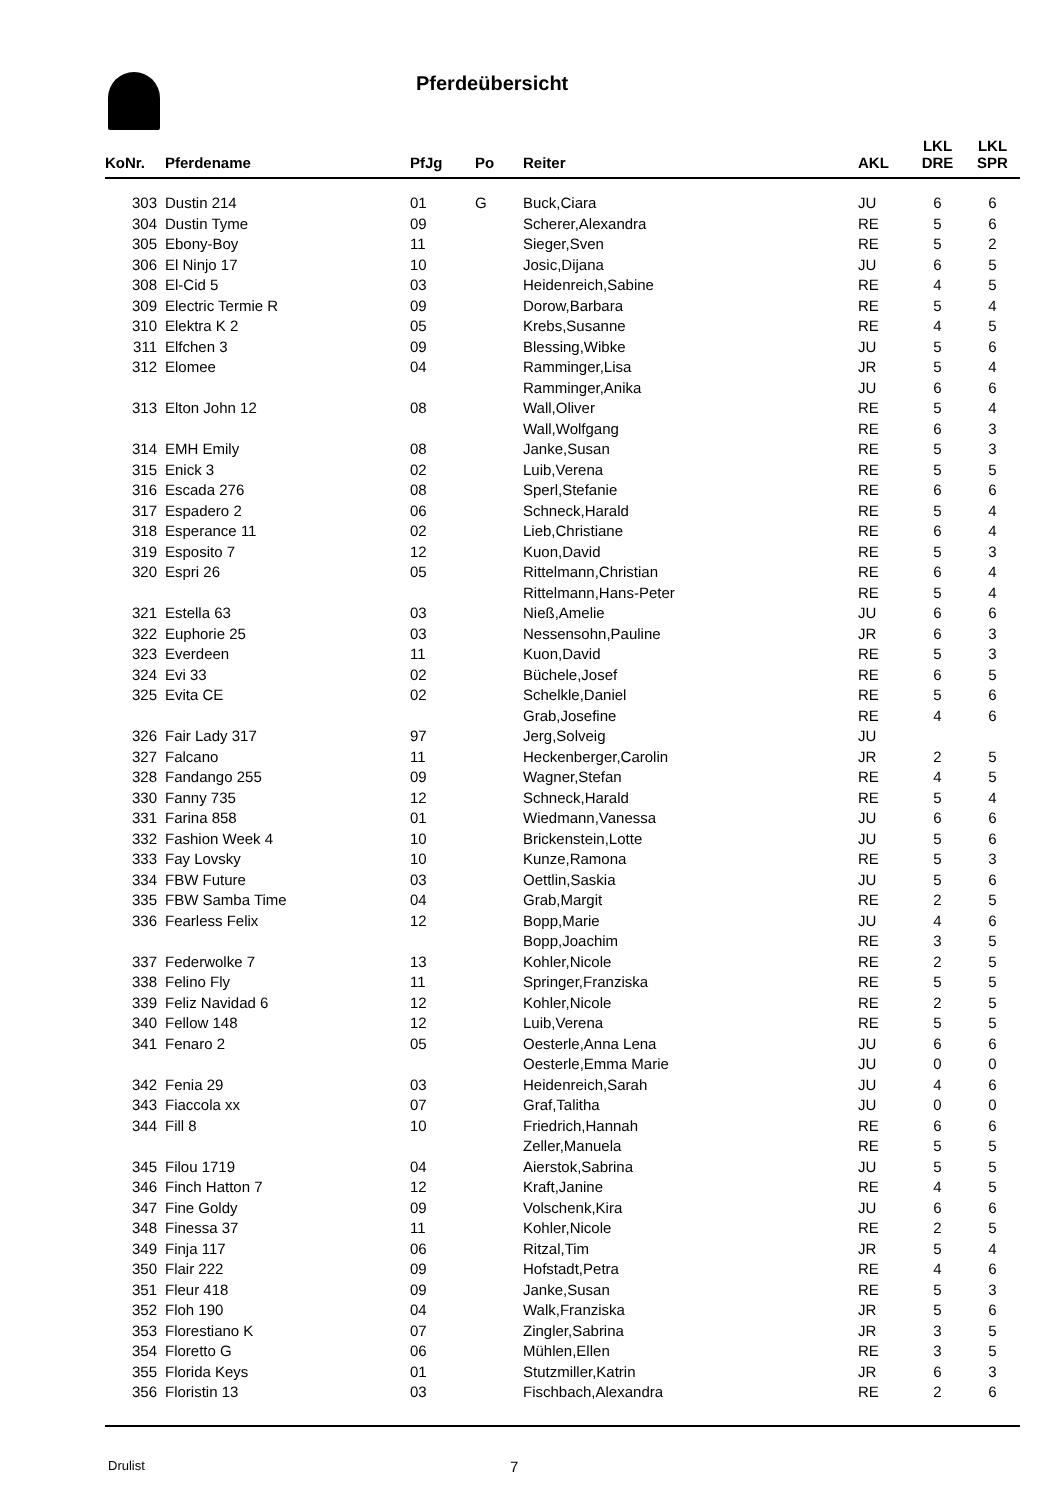Pferdeübersicht
| KoNr. | Pferdename | PfJg | Po | Reiter | AKL | LKL DRE | LKL SPR |
| --- | --- | --- | --- | --- | --- | --- | --- |
| 303 | Dustin 214 | 01 | G | Buck,Ciara | JU | 6 | 6 |
| 304 | Dustin Tyme | 09 | | Scherer,Alexandra | RE | 5 | 6 |
| 305 | Ebony-Boy | 11 | | Sieger,Sven | RE | 5 | 2 |
| 306 | El Ninjo 17 | 10 | | Josic,Dijana | JU | 6 | 5 |
| 308 | El-Cid 5 | 03 | | Heidenreich,Sabine | RE | 4 | 5 |
| 309 | Electric Termie R | 09 | | Dorow,Barbara | RE | 5 | 4 |
| 310 | Elektra K 2 | 05 | | Krebs,Susanne | RE | 4 | 5 |
| 311 | Elfchen 3 | 09 | | Blessing,Wibke | JU | 5 | 6 |
| 312 | Elomee | 04 | | Ramminger,Lisa | JR | 5 | 4 |
| | | | | Ramminger,Anika | JU | 6 | 6 |
| 313 | Elton John 12 | 08 | | Wall,Oliver | RE | 5 | 4 |
| | | | | Wall,Wolfgang | RE | 6 | 3 |
| 314 | EMH Emily | 08 | | Janke,Susan | RE | 5 | 3 |
| 315 | Enick 3 | 02 | | Luib,Verena | RE | 5 | 5 |
| 316 | Escada 276 | 08 | | Sperl,Stefanie | RE | 6 | 6 |
| 317 | Espadero 2 | 06 | | Schneck,Harald | RE | 5 | 4 |
| 318 | Esperance 11 | 02 | | Lieb,Christiane | RE | 6 | 4 |
| 319 | Esposito 7 | 12 | | Kuon,David | RE | 5 | 3 |
| 320 | Espri 26 | 05 | | Rittelmann,Christian | RE | 6 | 4 |
| | | | | Rittelmann,Hans-Peter | RE | 5 | 4 |
| 321 | Estella 63 | 03 | | Nieß,Amelie | JU | 6 | 6 |
| 322 | Euphorie 25 | 03 | | Nessensohn,Pauline | JR | 6 | 3 |
| 323 | Everdeen | 11 | | Kuon,David | RE | 5 | 3 |
| 324 | Evi 33 | 02 | | Büchele,Josef | RE | 6 | 5 |
| 325 | Evita CE | 02 | | Schelkle,Daniel | RE | 5 | 6 |
| | | | | Grab,Josefine | RE | 4 | 6 |
| 326 | Fair Lady 317 | 97 | | Jerg,Solveig | JU | | |
| 327 | Falcano | 11 | | Heckenberger,Carolin | JR | 2 | 5 |
| 328 | Fandango 255 | 09 | | Wagner,Stefan | RE | 4 | 5 |
| 330 | Fanny 735 | 12 | | Schneck,Harald | RE | 5 | 4 |
| 331 | Farina 858 | 01 | | Wiedmann,Vanessa | JU | 6 | 6 |
| 332 | Fashion Week 4 | 10 | | Brickenstein,Lotte | JU | 5 | 6 |
| 333 | Fay Lovsky | 10 | | Kunze,Ramona | RE | 5 | 3 |
| 334 | FBW Future | 03 | | Oettlin,Saskia | JU | 5 | 6 |
| 335 | FBW Samba Time | 04 | | Grab,Margit | RE | 2 | 5 |
| 336 | Fearless Felix | 12 | | Bopp,Marie | JU | 4 | 6 |
| | | | | Bopp,Joachim | RE | 3 | 5 |
| 337 | Federwolke 7 | 13 | | Kohler,Nicole | RE | 2 | 5 |
| 338 | Felino Fly | 11 | | Springer,Franziska | RE | 5 | 5 |
| 339 | Feliz Navidad 6 | 12 | | Kohler,Nicole | RE | 2 | 5 |
| 340 | Fellow 148 | 12 | | Luib,Verena | RE | 5 | 5 |
| 341 | Fenaro 2 | 05 | | Oesterle,Anna Lena | JU | 6 | 6 |
| | | | | Oesterle,Emma Marie | JU | 0 | 0 |
| 342 | Fenia 29 | 03 | | Heidenreich,Sarah | JU | 4 | 6 |
| 343 | Fiaccola xx | 07 | | Graf,Talitha | JU | 0 | 0 |
| 344 | Fill 8 | 10 | | Friedrich,Hannah | RE | 6 | 6 |
| | | | | Zeller,Manuela | RE | 5 | 5 |
| 345 | Filou 1719 | 04 | | Aierstok,Sabrina | JU | 5 | 5 |
| 346 | Finch Hatton 7 | 12 | | Kraft,Janine | RE | 4 | 5 |
| 347 | Fine Goldy | 09 | | Volschenk,Kira | JU | 6 | 6 |
| 348 | Finessa 37 | 11 | | Kohler,Nicole | RE | 2 | 5 |
| 349 | Finja 117 | 06 | | Ritzal,Tim | JR | 5 | 4 |
| 350 | Flair 222 | 09 | | Hofstadt,Petra | RE | 4 | 6 |
| 351 | Fleur 418 | 09 | | Janke,Susan | RE | 5 | 3 |
| 352 | Floh 190 | 04 | | Walk,Franziska | JR | 5 | 6 |
| 353 | Florestiano K | 07 | | Zingler,Sabrina | JR | 3 | 5 |
| 354 | Floretto G | 06 | | Mühlen,Ellen | RE | 3 | 5 |
| 355 | Florida Keys | 01 | | Stutzmiller,Katrin | JR | 6 | 3 |
| 356 | Floristin 13 | 03 | | Fischbach,Alexandra | RE | 2 | 6 |
Drulist 7